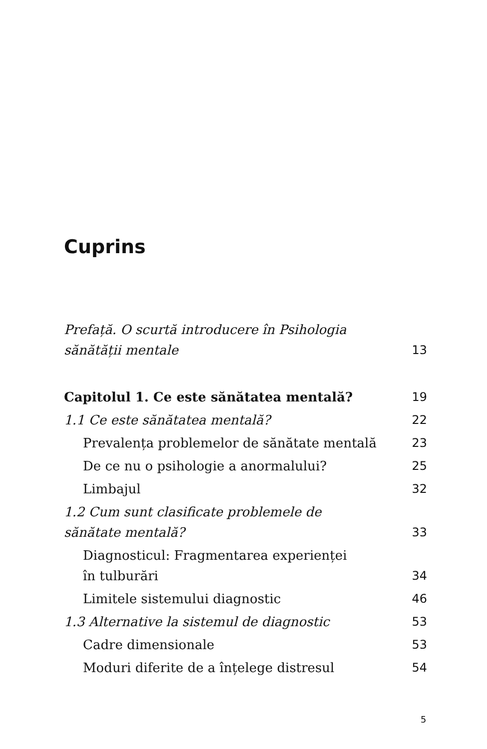Cuprins
Prefață. O scurtă introducere în Psihologia
sănătății mentale 13
Capitolul 1. Ce este sănătatea mentală? 19
1.1 Ce este sănătatea mentală? 22
Prevalența problemelor de sănătate mentală 23
De ce nu o psihologie a anormalului? 25
Limbajul 32
1.2 Cum sunt clasificate problemele de
sănătate mentală? 33
Diagnosticul: Fragmentarea experienței
în tulburări 34
Limitele sistemului diagnostic 46
1.3 Alternative la sistemul de diagnostic 53
Cadre dimensionale 53
Moduri diferite de a înțelege distresul 54
5